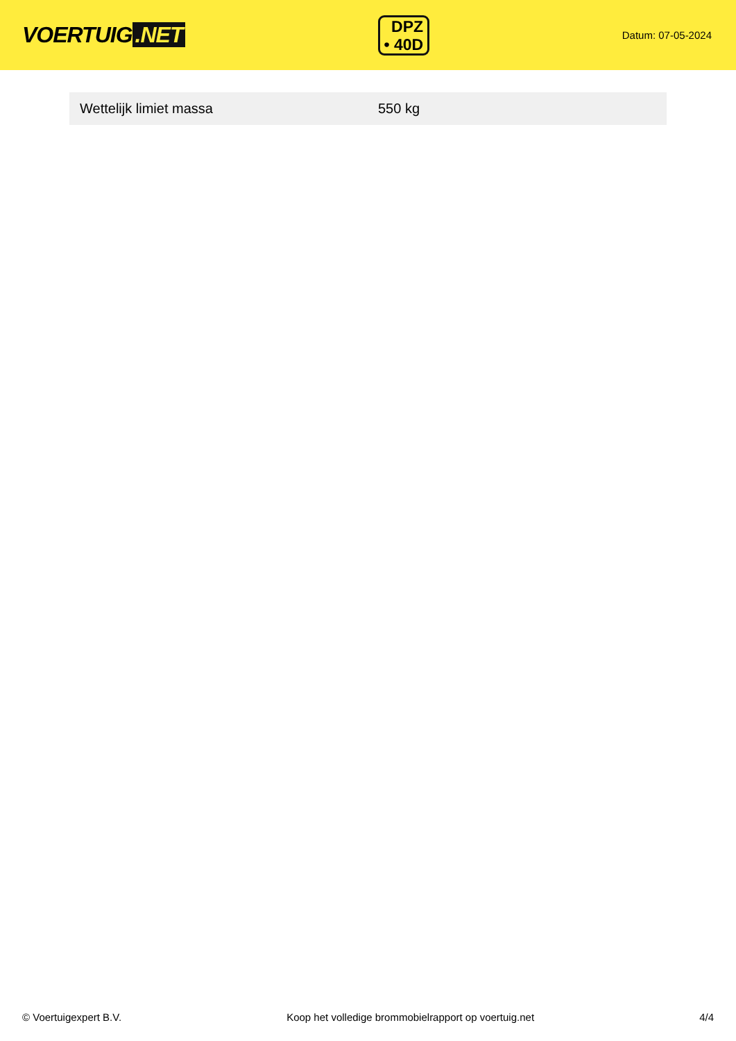VOERTUIG.NET
DPZ
• 40D
Datum: 07-05-2024
| Wettelijk limiet massa | 550 kg |
© Voertuigexpert B.V. Koop het volledige brommobielrapport op voertuig.net 4/4